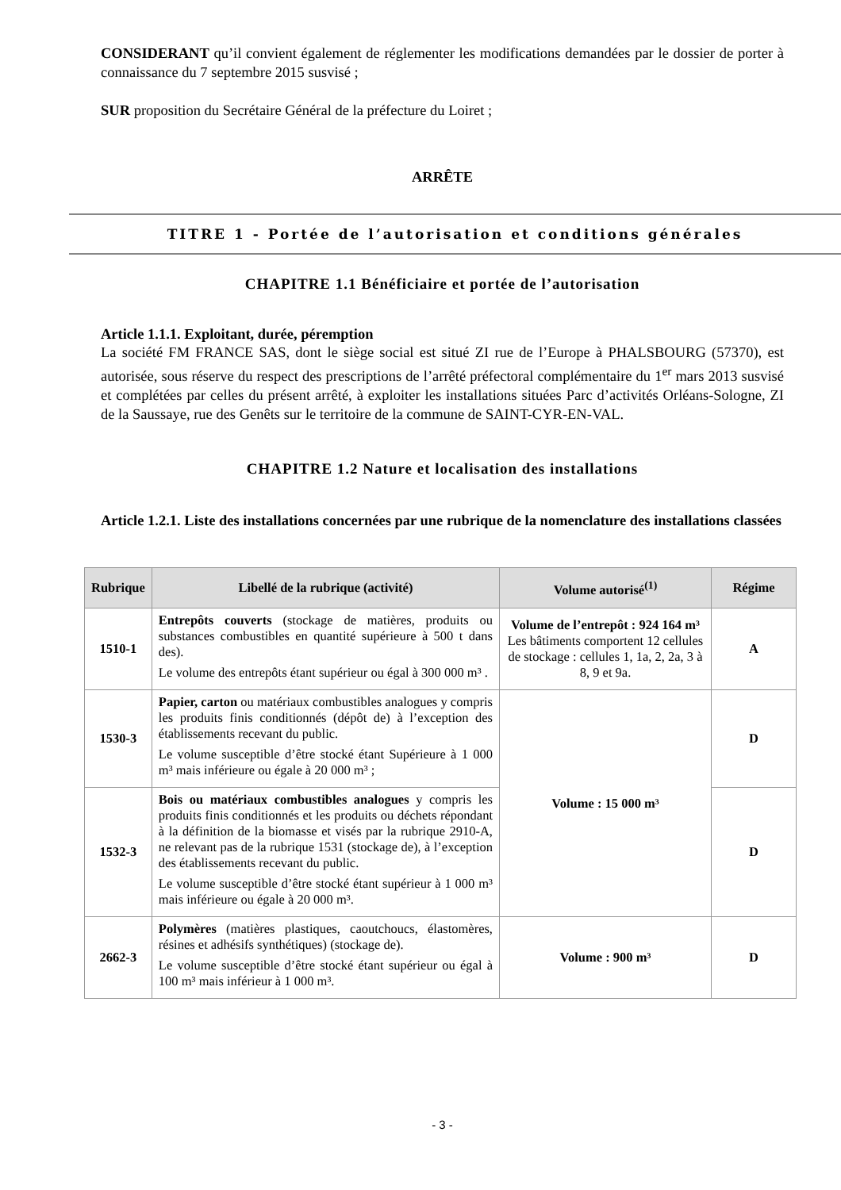CONSIDERANT qu’il convient également de réglementer les modifications demandées par le dossier de porter à connaissance du 7 septembre 2015 susvisé ;
SUR proposition du Secrétaire Général de la préfecture du Loiret ;
ARRÊTE
TITRE 1 - Portée de l’autorisation et conditions générales
CHAPITRE 1.1 Bénéficiaire et portée de l’autorisation
Article 1.1.1. Exploitant, durée, péremption
La société FM FRANCE SAS, dont le siège social est situé ZI rue de l’Europe à PHALSBOURG (57370), est autorisée, sous réserve du respect des prescriptions de l’arrêté préfectoral complémentaire du 1<sup>er</sup> mars 2013 susvisé et complétées par celles du présent arrêté, à exploiter les installations situées Parc d’activités Orléans-Sologne, ZI de la Saussaye, rue des Genêts sur le territoire de la commune de SAINT-CYR-EN-VAL.
CHAPITRE 1.2 Nature et localisation des installations
Article 1.2.1. Liste des installations concernées par une rubrique de la nomenclature des installations classées
| Rubrique | Libellé de la rubrique (activité) | Volume autorisé<sup>(1)</sup> | Régime |
| --- | --- | --- | --- |
| 1510-1 | Entrepôts couverts (stockage de matières, produits ou substances combustibles en quantité supérieure à 500 t dans des). Le volume des entrepôts étant supérieur ou égal à 300 000 m³ . | Volume de l’entrepôt : 924 164 m³ Les bâtiments comportent 12 cellules de stockage : cellules 1, 1a, 2, 2a, 3 à 8, 9 et 9a. | A |
| 1530-3 | Papier, carton ou matériaux combustibles analogues y compris les produits finis conditionnés (dépôt de) à l’exception des établissements recevant du public. Le volume susceptible d’être stocké étant Supérieure à 1 000 m³ mais inférieure ou égale à 20 000 m³ ; | Volume : 15 000 m³ | D |
| 1532-3 | Bois ou matériaux combustibles analogues y compris les produits finis conditionnés et les produits ou déchets répondant à la définition de la biomasse et visés par la rubrique 2910-A, ne relevant pas de la rubrique 1531 (stockage de), à l’exception des établissements recevant du public. Le volume susceptible d’être stocké étant supérieur à 1 000 m³ mais inférieure ou égale à 20 000 m³. | | D |
| 2662-3 | Polymères (matières plastiques, caoutchoucs, élastomères, résines et adhésifs synthétiques) (stockage de). Le volume susceptible d’être stocké étant supérieur ou égal à 100 m³ mais inférieur à 1 000 m³. | Volume : 900 m³ | D |
- 3 -